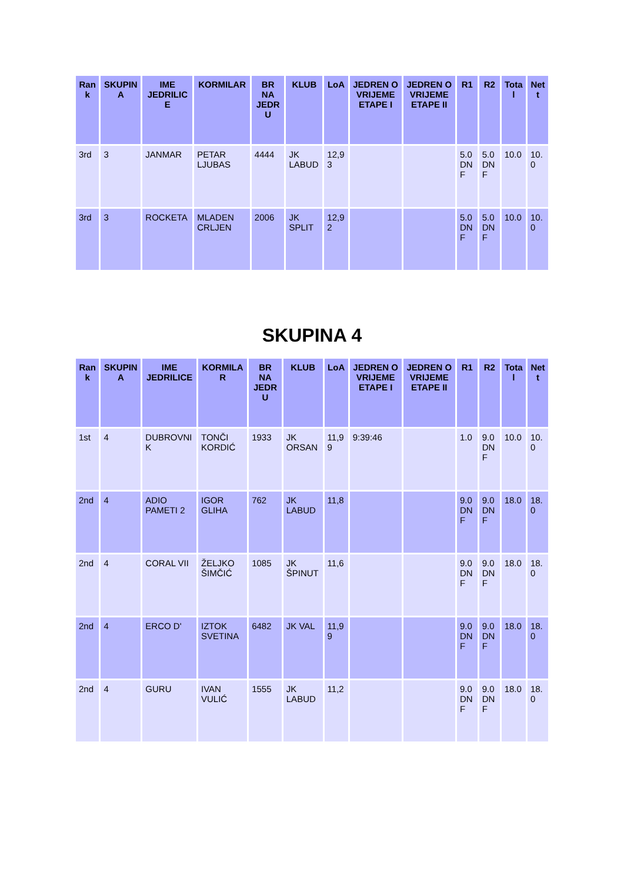| Ran k | SKUPIN A | IME JEDRILIC E | KORMILAR | BR NA JEDR U | KLUB | LoA | JEDREN O VRIJEME ETAPE I | JEDREN O VRIJEME ETAPE II | R1 | R2 | Tota l | Net t |
| --- | --- | --- | --- | --- | --- | --- | --- | --- | --- | --- | --- | --- |
| 3rd | 3 | JANMAR | PETAR LJUBAS | 4444 | JK LABUD | 12,9 3 | | | 5.0 DN F | 5.0 DN F | 10.0 | 10. 0 |
| 3rd | 3 | ROCKETA | MLADEN CRLJEN | 2006 | JK SPLIT | 12,9 2 | | | 5.0 DN F | 5.0 DN F | 10.0 | 10. 0 |
SKUPINA 4
| Ran k | SKUPIN A | IME JEDRILICE | KORMILA R | BR NA JEDR U | KLUB | LoA | JEDREN O VRIJEME ETAPE I | JEDREN O VRIJEME ETAPE II | R1 | R2 | Tota l | Net t |
| --- | --- | --- | --- | --- | --- | --- | --- | --- | --- | --- | --- | --- |
| 1st | 4 | DUBROVNI K | TONČI KORDIĆ | 1933 | JK ORSAN | 11,9 9 | 9:39:46 | | 1.0 | 9.0 DN F | 10.0 | 10. 0 |
| 2nd | 4 | ADIO PAMETI 2 | IGOR GLIHA | 762 | JK LABUD | 11,8 | | | 9.0 DN F | 9.0 DN F | 18.0 | 18. 0 |
| 2nd | 4 | CORAL VII | ŽELJKO ŠIMČIĆ | 1085 | JK ŠPINUT | 11,6 | | | 9.0 DN F | 9.0 DN F | 18.0 | 18. 0 |
| 2nd | 4 | ERCO D' | IZTOK SVETINA | 6482 | JK VAL | 11,9 9 | | | 9.0 DN F | 9.0 DN F | 18.0 | 18. 0 |
| 2nd | 4 | GURU | IVAN VULIĆ | 1555 | JK LABUD | 11,2 | | | 9.0 DN F | 9.0 DN F | 18.0 | 18. 0 |